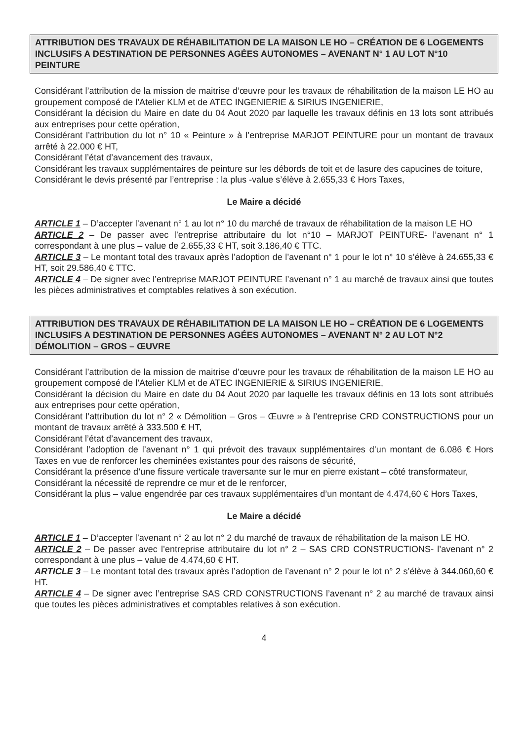ATTRIBUTION DES TRAVAUX DE RÉHABILITATION DE LA MAISON LE HO – CRÉATION DE 6 LOGEMENTS INCLUSIFS A DESTINATION DE PERSONNES AGÉES AUTONOMES – AVENANT N° 1 AU LOT N°10 PEINTURE
Considérant l’attribution de la mission de maitrise d’œuvre pour les travaux de réhabilitation de la maison LE HO au groupement composé de l’Atelier KLM et de ATEC INGENIERIE & SIRIUS INGENIERIE,
Considérant la décision du Maire en date du 04 Aout 2020 par laquelle les travaux définis en 13 lots sont attribués aux entreprises pour cette opération,
Considérant l’attribution du lot n° 10 « Peinture » à l’entreprise MARJOT PEINTURE pour un montant de travaux arrêté à 22.000 € HT,
Considérant l’état d’avancement des travaux,
Considérant les travaux supplémentaires de peinture sur les débords de toit et de lasure des capucines de toiture,
Considérant le devis présenté par l’entreprise : la plus -value s’élève à 2.655,33 € Hors Taxes,
Le Maire a décidé
ARTICLE 1 – D’accepter l’avenant n° 1 au lot n° 10 du marché de travaux de réhabilitation de la maison LE HO
ARTICLE 2 – De passer avec l’entreprise attributaire du lot n°10 – MARJOT PEINTURE- l’avenant n° 1 correspondant à une plus – value de 2.655,33 € HT, soit 3.186,40 € TTC.
ARTICLE 3 – Le montant total des travaux après l’adoption de l’avenant n° 1 pour le lot n° 10 s’élève à 24.655,33 € HT, soit 29.586,40 € TTC.
ARTICLE 4 – De signer avec l’entreprise MARJOT PEINTURE l’avenant n° 1 au marché de travaux ainsi que toutes les pièces administratives et comptables relatives à son exécution.
ATTRIBUTION DES TRAVAUX DE RÉHABILITATION DE LA MAISON LE HO – CRÉATION DE 6 LOGEMENTS INCLUSIFS A DESTINATION DE PERSONNES AGÉES AUTONOMES – AVENANT N° 2 AU LOT N°2 DÉMOLITION – GROS – ŒUVRE
Considérant l’attribution de la mission de maitrise d’œuvre pour les travaux de réhabilitation de la maison LE HO au groupement composé de l’Atelier KLM et de ATEC INGENIERIE & SIRIUS INGENIERIE,
Considérant la décision du Maire en date du 04 Aout 2020 par laquelle les travaux définis en 13 lots sont attribués aux entreprises pour cette opération,
Considérant l’attribution du lot n° 2 « Démolition – Gros – Œuvre » à l’entreprise CRD CONSTRUCTIONS pour un montant de travaux arrêté à 333.500 € HT,
Considérant l’état d’avancement des travaux,
Considérant l’adoption de l’avenant n° 1 qui prévoit des travaux supplémentaires d’un montant de 6.086 € Hors Taxes en vue de renforcer les cheminées existantes pour des raisons de sécurité,
Considérant la présence d’une fissure verticale traversante sur le mur en pierre existant – côté transformateur,
Considérant la nécessité de reprendre ce mur et de le renforcer,
Considérant la plus – value engendrée par ces travaux supplémentaires d’un montant de 4.474,60 € Hors Taxes,
Le Maire a décidé
ARTICLE 1 – D’accepter l’avenant n° 2 au lot n° 2 du marché de travaux de réhabilitation de la maison LE HO.
ARTICLE 2 – De passer avec l’entreprise attributaire du lot n° 2 – SAS CRD CONSTRUCTIONS- l’avenant n° 2 correspondant à une plus – value de 4.474,60 € HT.
ARTICLE 3 – Le montant total des travaux après l’adoption de l’avenant n° 2 pour le lot n° 2 s’élève à 344.060,60 € HT.
ARTICLE 4 – De signer avec l’entreprise SAS CRD CONSTRUCTIONS l’avenant n° 2 au marché de travaux ainsi que toutes les pièces administratives et comptables relatives à son exécution.
4